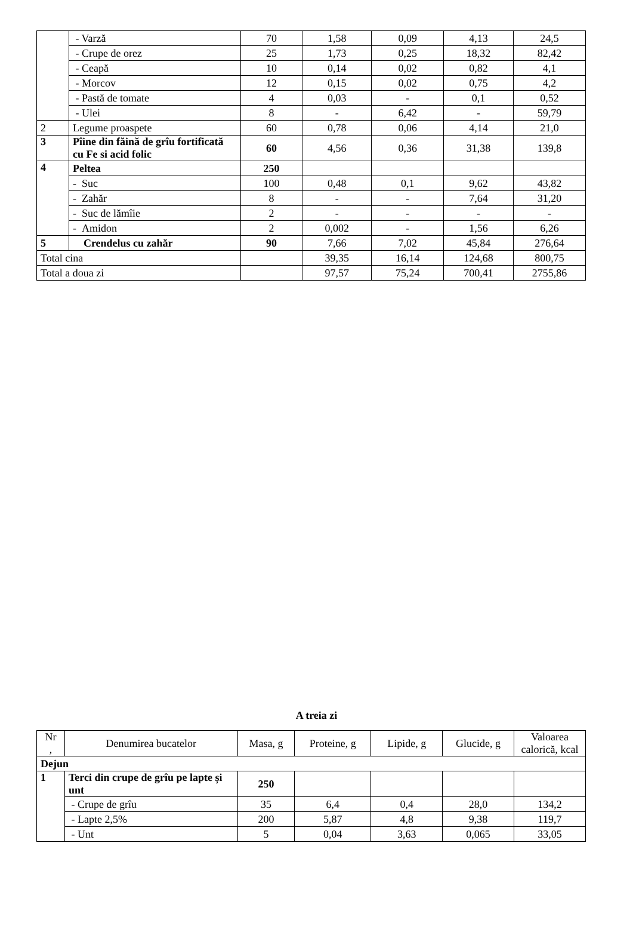| | - Varză | 70 | 1,58 | 0,09 | 4,13 | 24,5 |
| | - Crupe de orez | 25 | 1,73 | 0,25 | 18,32 | 82,42 |
| | - Ceapă | 10 | 0,14 | 0,02 | 0,82 | 4,1 |
| | - Morcov | 12 | 0,15 | 0,02 | 0,75 | 4,2 |
| | - Pastă de tomate | 4 | 0,03 | - | 0,1 | 0,52 |
| | - Ulei | 8 | - | 6,42 | - | 59,79 |
| 2 | Legume proaspete | 60 | 0,78 | 0,06 | 4,14 | 21,0 |
| 3 | Pîine din făină de grîu fortificată cu Fe si acid folic | 60 | 4,56 | 0,36 | 31,38 | 139,8 |
| 4 | Peltea | 250 | | | | |
| | - Suc | 100 | 0,48 | 0,1 | 9,62 | 43,82 |
| | - Zahăr | 8 | - | - | 7,64 | 31,20 |
| | - Suc de lămîie | 2 | - | - | - | - |
| | - Amidon | 2 | 0,002 | - | 1,56 | 6,26 |
| 5 | Crendelus cu zahăr | 90 | 7,66 | 7,02 | 45,84 | 276,64 |
| Total cina | | | 39,35 | 16,14 | 124,68 | 800,75 |
| Total a doua zi | | | 97,57 | 75,24 | 700,41 | 2755,86 |
A treia zi
| Nr , | Denumirea bucatelor | Masa, g | Proteine, g | Lipide, g | Glucide, g | Valoarea calorică, kcal |
| --- | --- | --- | --- | --- | --- | --- |
| Dejun | | | | | | |
| 1 | Terci din crupe de grîu pe lapte și unt | 250 | | | | |
| | - Crupe de grîu | 35 | 6,4 | 0,4 | 28,0 | 134,2 |
| | - Lapte 2,5% | 200 | 5,87 | 4,8 | 9,38 | 119,7 |
| | - Unt | 5 | 0,04 | 3,63 | 0,065 | 33,05 |